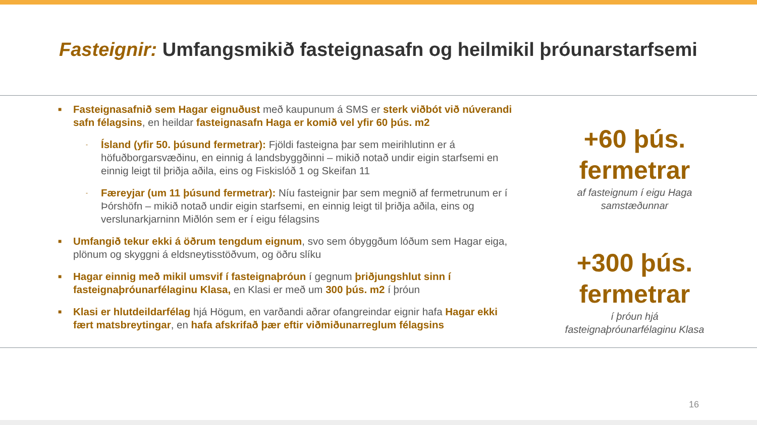Fasteignir: Umfangsmikið fasteignasafn og heilmikil þróunarstarfsemi
■
Fasteignasafnið sem Hagar eignuðust með kaupunum á SMS er sterk viðbót við núverandi safn félagsins, en heildar fasteignasafn Haga er komið vel yfir 60 þús. m2
-
Ísland (yfir 50. þúsund fermetrar): Fjöldi fasteigna þar sem meirihlutinn er á höfuðborgarsvæðinu, en einnig á landsbyggðinni – mikið notað undir eigin starfsemi en einnig leigt til þriðja aðila, eins og Fiskislóð 1 og Skeifan 11
-
Færeyjar (um 11 þúsund fermetrar): Níu fasteignir þar sem megnið af fermetrunum er í Þórshöfn – mikið notað undir eigin starfsemi, en einnig leigt til þriðja aðila, eins og verslunarkjarninn Miðlón sem er í eigu félagsins
■
Umfangið tekur ekki á öðrum tengdum eignum, svo sem óbyggðum lóðum sem Hagar eiga, plönum og skyggni á eldsneytisstöðvum, og öðru slíku
■
Hagar einnig með mikil umsvif í fasteignaþróun í gegnum þriðjungshlut sinn í fasteignaþróunarfélaginu Klasa, en Klasi er með um 300 þús. m2 í þróun
■
Klasi er hlutdeildarfélag hjá Högum, en varðandi aðrar ofangreindar eignir hafa Hagar ekki fært matsbreytingar, en hafa afskrifað þær eftir viðmiðunarreglum félagsins
+60 þús.
fermetrar
af fasteignum í eigu Haga
samstæðunnar
+300 þús.
fermetrar
í þróun hjá
fasteignaþróunarfélaginu Klasa
16